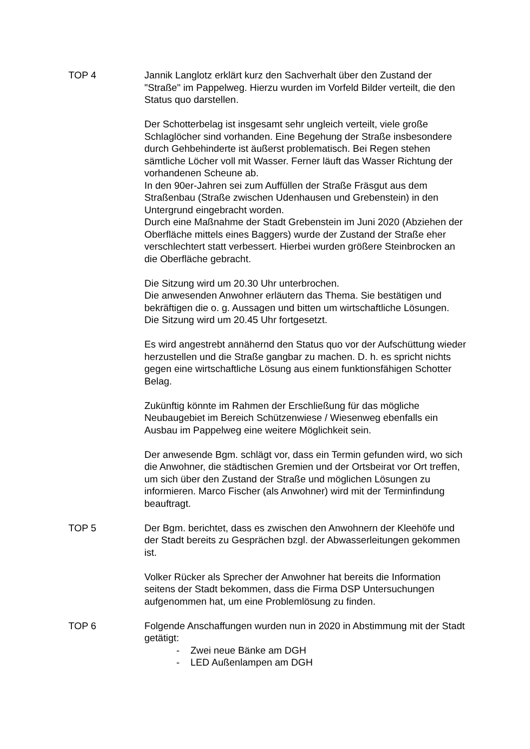TOP 4 Jannik Langlotz erklärt kurz den Sachverhalt über den Zustand der "Straße" im Pappelweg. Hierzu wurden im Vorfeld Bilder verteilt, die den Status quo darstellen.
Der Schotterbelag ist insgesamt sehr ungleich verteilt, viele große Schlaglöcher sind vorhanden. Eine Begehung der Straße insbesondere durch Gehbehinderte ist äußerst problematisch. Bei Regen stehen sämtliche Löcher voll mit Wasser. Ferner läuft das Wasser Richtung der vorhandenen Scheune ab.
In den 90er-Jahren sei zum Auffüllen der Straße Fräsgut aus dem Straßenbau (Straße zwischen Udenhausen und Grebenstein) in den Untergrund eingebracht worden.
Durch eine Maßnahme der Stadt Grebenstein im Juni 2020 (Abziehen der Oberfläche mittels eines Baggers) wurde der Zustand der Straße eher verschlechtert statt verbessert. Hierbei wurden größere Steinbrocken an die Oberfläche gebracht.
Die Sitzung wird um 20.30 Uhr unterbrochen.
Die anwesenden Anwohner erläutern das Thema. Sie bestätigen und bekräftigen die o. g. Aussagen und bitten um wirtschaftliche Lösungen.
Die Sitzung wird um 20.45 Uhr fortgesetzt.
Es wird angestrebt annähernd den Status quo vor der Aufschüttung wieder herzustellen und die Straße gangbar zu machen. D. h. es spricht nichts gegen eine wirtschaftliche Lösung aus einem funktionsfähigen Schotter Belag.
Zukünftig könnte im Rahmen der Erschließung für das mögliche Neubaugebiet im Bereich Schützenwiese / Wiesenweg ebenfalls ein Ausbau im Pappelweg eine weitere Möglichkeit sein.
Der anwesende Bgm. schlägt vor, dass ein Termin gefunden wird, wo sich die Anwohner, die städtischen Gremien und der Ortsbeirat vor Ort treffen, um sich über den Zustand der Straße und möglichen Lösungen zu informieren. Marco Fischer (als Anwohner) wird mit der Terminfindung beauftragt.
TOP 5 Der Bgm. berichtet, dass es zwischen den Anwohnern der Kleehöfe und der Stadt bereits zu Gesprächen bzgl. der Abwasserleitungen gekommen ist.
Volker Rücker als Sprecher der Anwohner hat bereits die Information seitens der Stadt bekommen, dass die Firma DSP Untersuchungen aufgenommen hat, um eine Problemlösung zu finden.
TOP 6 Folgende Anschaffungen wurden nun in 2020 in Abstimmung mit der Stadt getätigt:
- Zwei neue Bänke am DGH
- LED Außenlampen am DGH